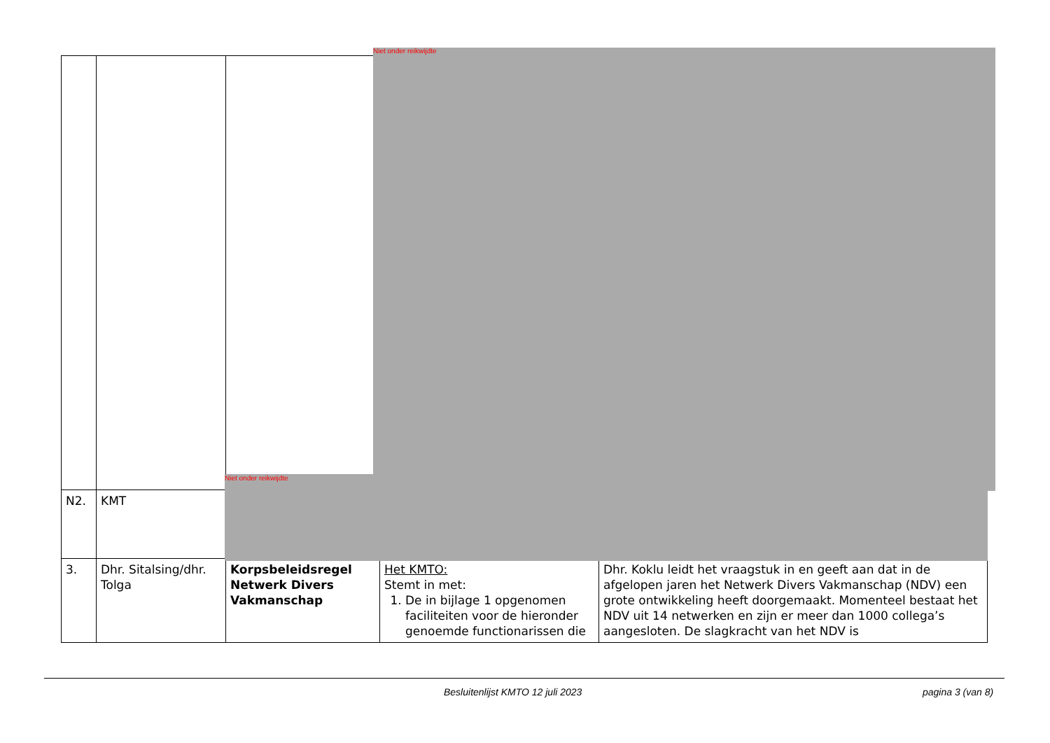| N2. | KMT | | | |
| 3. | Dhr. Sitalsing/dhr. Tolga | Korpsbeleidsregel Netwerk Divers Vakmanschap | Het KMTO: Stemt in met: 1. De in bijlage 1 opgenomen faciliteiten voor de hieronder genoemde functionarissen die | Dhr. Koklu leidt het vraagstuk in en geeft aan dat in de afgelopen jaren het Netwerk Divers Vakmanschap (NDV) een grote ontwikkeling heeft doorgemaakt. Momenteel bestaat het NDV uit 14 netwerken en zijn er meer dan 1000 collega’s aangesloten. De slagkracht van het NDV is |
Niet onder reikwijdte
Niet onder reikwijdte
Besluitenlijst KMTO 12 juli 2023
pagina 3 (van 8)